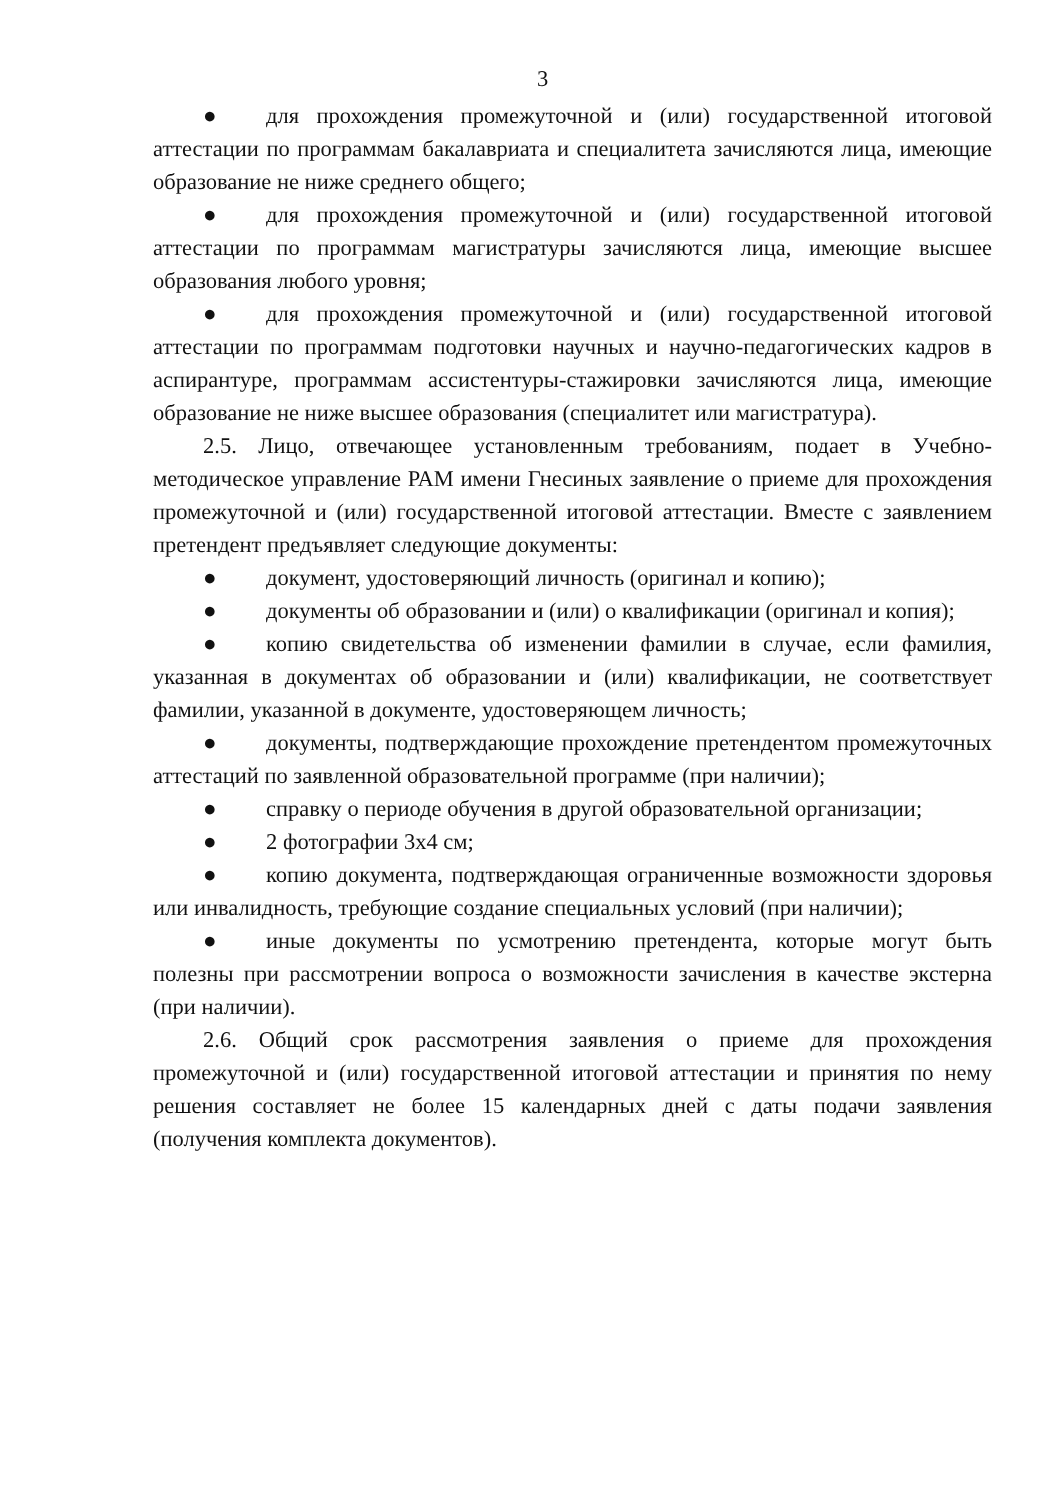3
● для прохождения промежуточной и (или) государственной итоговой аттестации по программам бакалавриата и специалитета зачисляются лица, имеющие образование не ниже среднего общего;
● для прохождения промежуточной и (или) государственной итоговой аттестации по программам магистратуры зачисляются лица, имеющие высшее образования любого уровня;
● для прохождения промежуточной и (или) государственной итоговой аттестации по программам подготовки научных и научно-педагогических кадров в аспирантуре, программам ассистентуры-стажировки зачисляются лица, имеющие образование не ниже высшее образования (специалитет или магистратура).
2.5. Лицо, отвечающее установленным требованиям, подает в Учебно-методическое управление РАМ имени Гнесиных заявление о приеме для прохождения промежуточной и (или) государственной итоговой аттестации. Вместе с заявлением претендент предъявляет следующие документы:
● документ, удостоверяющий личность (оригинал и копию);
● документы об образовании и (или) о квалификации (оригинал и копия);
● копию свидетельства об изменении фамилии в случае, если фамилия, указанная в документах об образовании и (или) квалификации, не соответствует фамилии, указанной в документе, удостоверяющем личность;
● документы, подтверждающие прохождение претендентом промежуточных аттестаций по заявленной образовательной программе (при наличии);
● справку о периоде обучения в другой образовательной организации;
● 2 фотографии 3х4 см;
● копию документа, подтверждающая ограниченные возможности здоровья или инвалидность, требующие создание специальных условий (при наличии);
● иные документы по усмотрению претендента, которые могут быть полезны при рассмотрении вопроса о возможности зачисления в качестве экстерна (при наличии).
2.6. Общий срок рассмотрения заявления о приеме для прохождения промежуточной и (или) государственной итоговой аттестации и принятия по нему решения составляет не более 15 календарных дней с даты подачи заявления (получения комплекта документов).